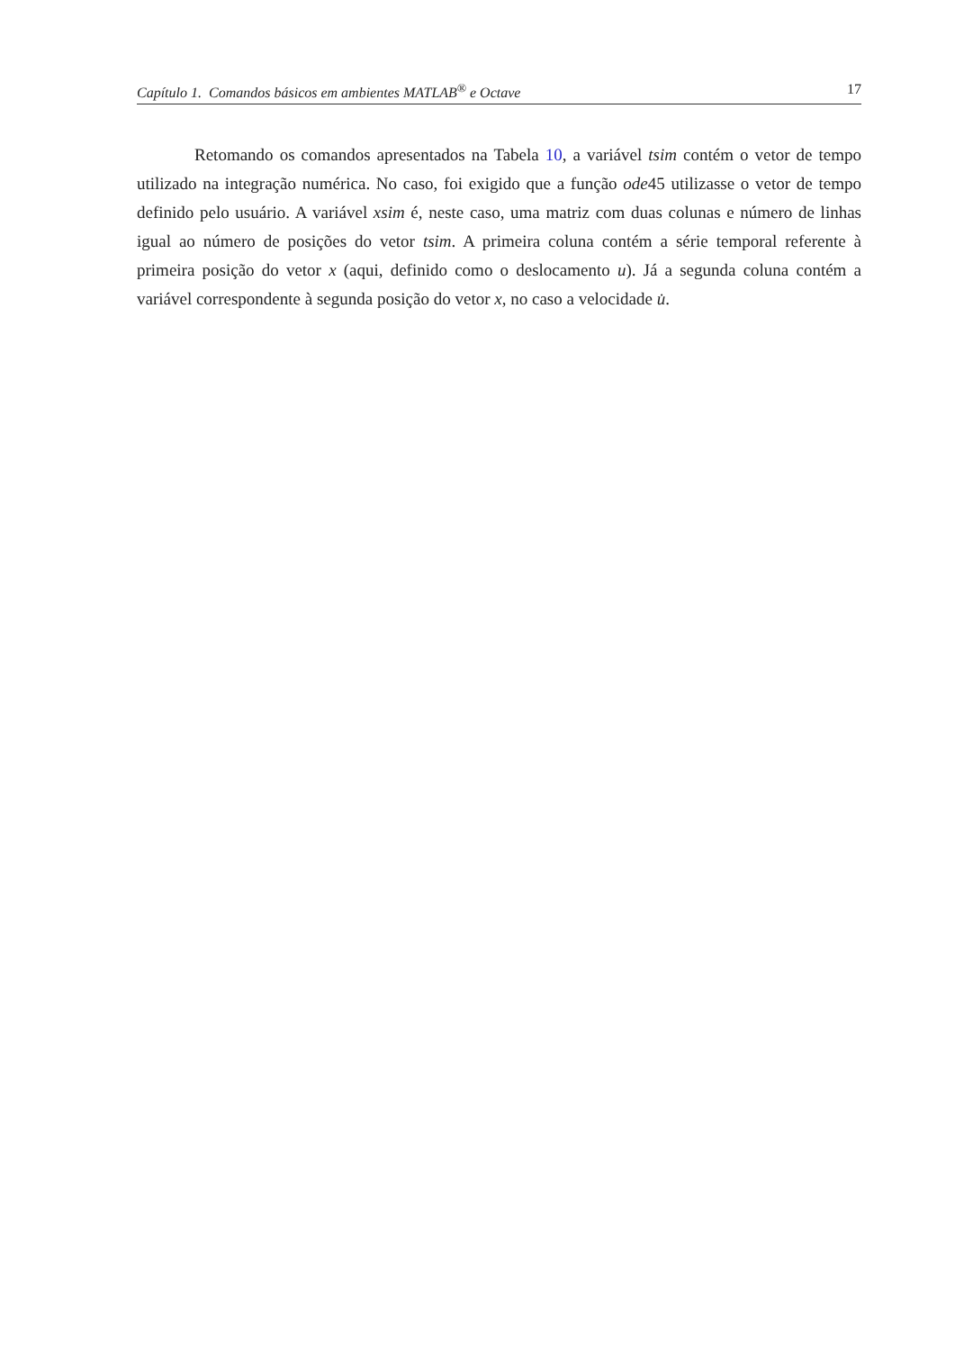Capítulo 1. Comandos básicos em ambientes MATLAB<sup>®</sup> e Octave 17
Retomando os comandos apresentados na Tabela 10, a variável tsim contém o vetor de tempo utilizado na integração numérica. No caso, foi exigido que a função ode45 utilizasse o vetor de tempo definido pelo usuário. A variável xsim é, neste caso, uma matriz com duas colunas e número de linhas igual ao número de posições do vetor tsim. A primeira coluna contém a série temporal referente à primeira posição do vetor x (aqui, definido como o deslocamento u). Já a segunda coluna contém a variável correspondente à segunda posição do vetor x, no caso a velocidade u̇.